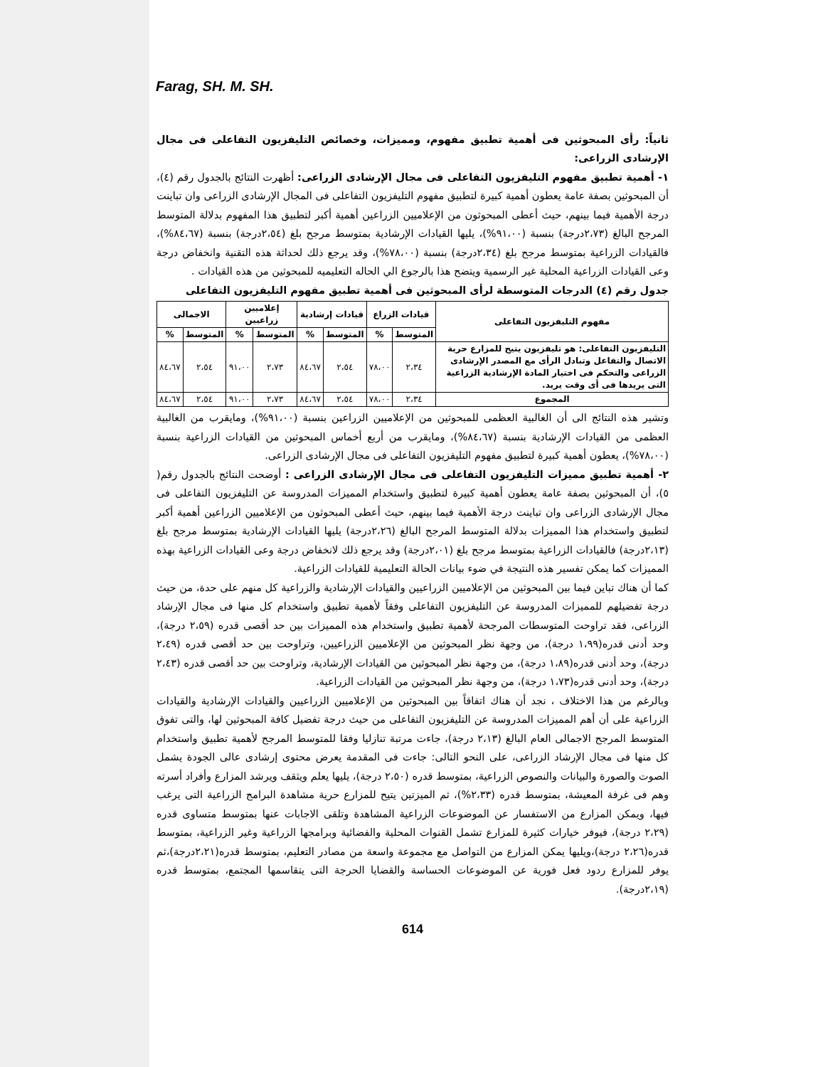Farag, SH. M. SH.
ثانياً: رأى المبحوثين فى أهمية تطبيق مفهوم، ومميزات، وخصائص التليفزيون التفاعلى فى مجال الإرشادى الزراعى:
١- أهمية تطبيق مفهوم التليفزيون التفاعلى فى مجال الإرشادى الزراعى: أظهرت النتائج بالجدول رقم (٤)، أن المبحوثين بصفة عامة يعطون أهمية كبيرة لتطبيق مفهوم التليفزيون التفاعلى فى المجال الإرشادى الزراعى وان تباينت درجة الأهمية فيما بينهم، حيث أعطى المبحوثون من الإعلاميين الزراعين أهمية أكبر لتطبيق هذا المفهوم بدلالة المتوسط المرجح البالغ (٢،٧٣درجة) بنسبة (٩١،٠٠%)، يليها القيادات الإرشادية بمتوسط مرجح بلغ (٢،٥٤درجة) بنسبة (٨٤،٦٧%)، فالقيادات الزراعية بمتوسط مرجح بلغ (٢،٣٤درجة) بنسبة (٧٨،٠٠%)، وقد يرجع ذلك لحداثة هذه التقنية وانخفاض درجة وعى القيادات الزراعية المحلية غير الرسمية ويتضح هذا بالرجوع الي الحاله التعليميه للمبحوثين من هذه القيادات .
جدول رقم (٤) الدرجات المتوسطة لرأى المبحوثين فى أهمية تطبيق مفهوم التليفزيون التفاعلى
| مفهوم التليفزيون التفاعلى | قيادات الزراع | | قيادات إرشادية | | إعلاميين زراعيين | | الاجمالى | |
| --- | --- | --- | --- | --- | --- | --- | --- | --- |
| | المتوسط | % | المتوسط | % | المتوسط | % | المتوسط | % |
| التليفزيون التفاعلى: هو تليفزيون يتيح للمزارع حرية الاتصال والتفاعل وتبادل الرأى مع المصدر الإرشادى الزراعى والتحكم فى اختيار المادة الإرشادية الزراعية التى يريدها فى أى وقت يريد. | ٢،٣٤ | ٧٨،٠٠ | ٢،٥٤ | ٨٤،٦٧ | ٢،٧٣ | ٩١،٠٠ | ٢،٥٤ | ٨٤،٦٧ |
| المجموع | ٢،٣٤ | ٧٨،٠٠ | ٢،٥٤ | ٨٤،٦٧ | ٢،٧٣ | ٩١،٠٠ | ٢،٥٤ | ٨٤،٦٧ |
وتشير هذه النتائج الى أن الغالبية العظمى للمبحوثين من الإعلاميين الزراعين بنسبة (٩١،٠٠%)، ومايقرب من الغالبية العظمى من القيادات الإرشادية بنسبة (٨٤،٦٧%)، ومايقرب من أربع أخماس المبحوثين من القيادات الزراعية بنسبة (٧٨،٠٠%)، يعطون أهمية كبيرة لتطبيق مفهوم التليفزيون التفاعلى فى مجال الإرشادى الزراعى.
٢- أهمية تطبيق مميزات التليفزيون التفاعلى فى مجال الإرشادى الزراعى : أوضحت النتائج بالجدول رقم( ٥)، أن المبحوثين بصفة عامة يعطون أهمية كبيرة لتطبيق واستخدام المميزات المدروسة عن التليفزيون التفاعلى فى مجال الإرشادى الزراعى وان تباينت درجة الأهمية فيما بينهم، حيث أعطى المبحوثون من الإعلاميين الزراعين أهمية أكبر لتطبيق واستخدام هذا المميزات بدلالة المتوسط المرجح البالغ (٢،٢٦درجة) يليها القيادات الإرشادية بمتوسط مرجح بلغ (٢،١٣درجة) فالقيادات الزراعية بمتوسط مرجح بلغ (٢،٠١درجة) وقد يرجع ذلك لانخفاض درجة وعى القيادات الزراعية بهذه المميزات كما يمكن تفسير هذه النتيجة في ضوء بيانات الحالة التعليمية للقيادات الزراعية.
كما أن هناك تباين فيما بين المبحوثين من الإعلاميين الزراعيين والقيادات الإرشادية والزراعية كل منهم على حدة، من حيث درجة تفضيلهم للمميزات المدروسة عن التليفزيون التفاعلى وفقاً لأهمية تطبيق واستخدام كل منها فى مجال الإرشاد الزراعى، فقد تراوحت المتوسطات المرجحة لأهمية تطبيق واستخدام هذه المميزات بين حد أقصى قدره (٢،٥٩ درجة)، وحد أدنى قدره(١،٩٩ درجة)، من وجهة نظر المبحوثين من الإعلاميين الزراعيين، وتراوحت بين حد أقصى قدره (٢،٤٩ درجة)، وحد أدنى قدره(١،٨٩ درجة)، من وجهة نظر المبحوثين من القيادات الإرشادية، وتراوحت بين حد أقصى قدره (٢،٤٣ درجة)، وحد أدنى قدره(١،٧٣ درجة)، من وجهة نظر المبحوثين من القيادات الزراعية.
وبالرغم من هذا الاختلاف ، نجد أن هناك اتفاقاً بين المبحوثين من الإعلاميين الزراعيين والقيادات الإرشادية والقيادات الزراعية على أن أهم المميزات المدروسة عن التليفزيون التفاعلى من حيث درجة تفضيل كافة المبحوثين لها، والتى تفوق المتوسط المرجح الاجمالى العام البالغ (٢،١٣ درجة)، جاءت مرتبة تنازليا وفقا للمتوسط المرجح لأهمية تطبيق واستخدام كل منها فى مجال الإرشاد الزراعى، على النحو التالى: جاءت فى المقدمة يعرض محتوى إرشادى عالى الجودة يشمل الصوت والصورة والبيانات والنصوص الزراعية، بمتوسط قدره (٢،٥٠ درجة)، يليها يعلم ويثقف ويرشد المزارع وأفراد أسرته وهم فى غرفة المعيشة، بمتوسط قدره (٢،٣٣%)، ثم الميزتين يتيح للمزارع حرية مشاهدة البرامج الزراعية التى يرغب فيها، ويمكن المزارع من الاستفسار عن الموضوعات الزراعية المشاهدة وتلقى الاجابات عنها بمتوسط متساوى قدره (٢،٢٩ درجة)، فيوفر خيارات كثيرة للمزارع تشمل القنوات المحلية والفضائية وبرامجها الزراعية وغير الزراعية، بمتوسط قدره(٢،٢٦ درجة)،ويليها يمكن المزارع من التواصل مع مجموعة واسعة من مصادر التعليم، بمتوسط قدره(٢،٢١درجة)،ثم يوفر للمزارع ردود فعل فورية عن الموضوعات الحساسة والقضايا الحرجة التى يتقاسمها المجتمع، بمتوسط قدره (٢،١٩درجة).
614